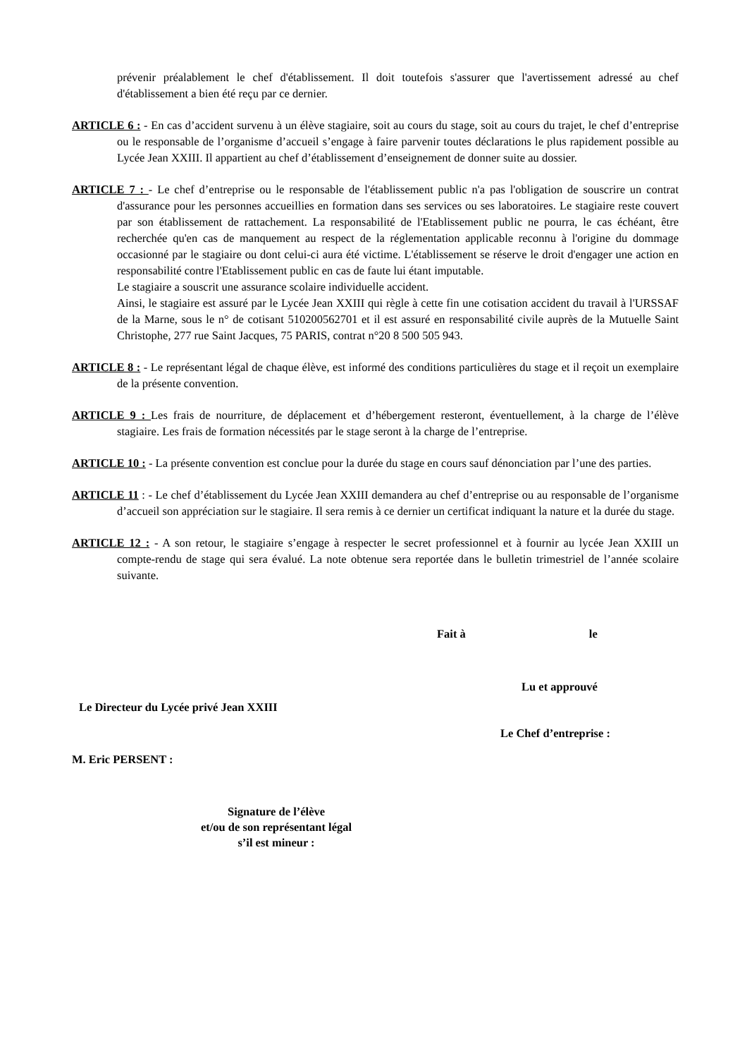prévenir préalablement le chef d'établissement. Il doit toutefois s'assurer que l'avertissement adressé au chef d'établissement a bien été reçu par ce dernier.
ARTICLE 6 : - En cas d’accident survenu à un élève stagiaire, soit au cours du stage, soit au cours du trajet, le chef d’entreprise ou le responsable de l’organisme d’accueil s’engage à faire parvenir toutes déclarations le plus rapidement possible au Lycée Jean XXIII. Il appartient au chef d’établissement d’enseignement de donner suite au dossier.
ARTICLE 7 : - Le chef d’entreprise ou le responsable de l'établissement public n'a pas l'obligation de souscrire un contrat d'assurance pour les personnes accueillies en formation dans ses services ou ses laboratoires. Le stagiaire reste couvert par son établissement de rattachement. La responsabilité de l'Etablissement public ne pourra, le cas échéant, être recherchée qu'en cas de manquement au respect de la réglementation applicable reconnu à l'origine du dommage occasionné par le stagiaire ou dont celui-ci aura été victime. L'établissement se réserve le droit d'engager une action en responsabilité contre l'Etablissement public en cas de faute lui étant imputable.
Le stagiaire a souscrit une assurance scolaire individuelle accident.
Ainsi, le stagiaire est assuré par le Lycée Jean XXIII qui règle à cette fin une cotisation accident du travail à l'URSSAF de la Marne, sous le n° de cotisant 510200562701 et il est assuré en responsabilité civile auprès de la Mutuelle Saint Christophe, 277 rue Saint Jacques, 75 PARIS, contrat n°20 8 500 505 943.
ARTICLE 8 : - Le représentant légal de chaque élève, est informé des conditions particulières du stage et il reçoit un exemplaire de la présente convention.
ARTICLE 9 : Les frais de nourriture, de déplacement et d’hébergement resteront, éventuellement, à la charge de l’élève stagiaire. Les frais de formation nécessités par le stage seront à la charge de l’entreprise.
ARTICLE 10 : - La présente convention est conclue pour la durée du stage en cours sauf dénonciation par l’une des parties.
ARTICLE 11 : - Le chef d’établissement du Lycée Jean XXIII demandera au chef d’entreprise ou au responsable de l’organisme d’accueil son appréciation sur le stagiaire. Il sera remis à ce dernier un certificat indiquant la nature et la durée du stage.
ARTICLE 12 : - A son retour, le stagiaire s’engage à respecter le secret professionnel et à fournir au lycée Jean XXIII un compte-rendu de stage qui sera évalué. La note obtenue sera reportée dans le bulletin trimestriel de l’année scolaire suivante.
Fait à le
Lu et approuvé
Le Directeur du Lycée privé Jean XXIII
Le Chef d’entreprise :
M. Eric PERSENT :
Signature de l’élève
et/ou de son représentant légal
s’il est mineur :